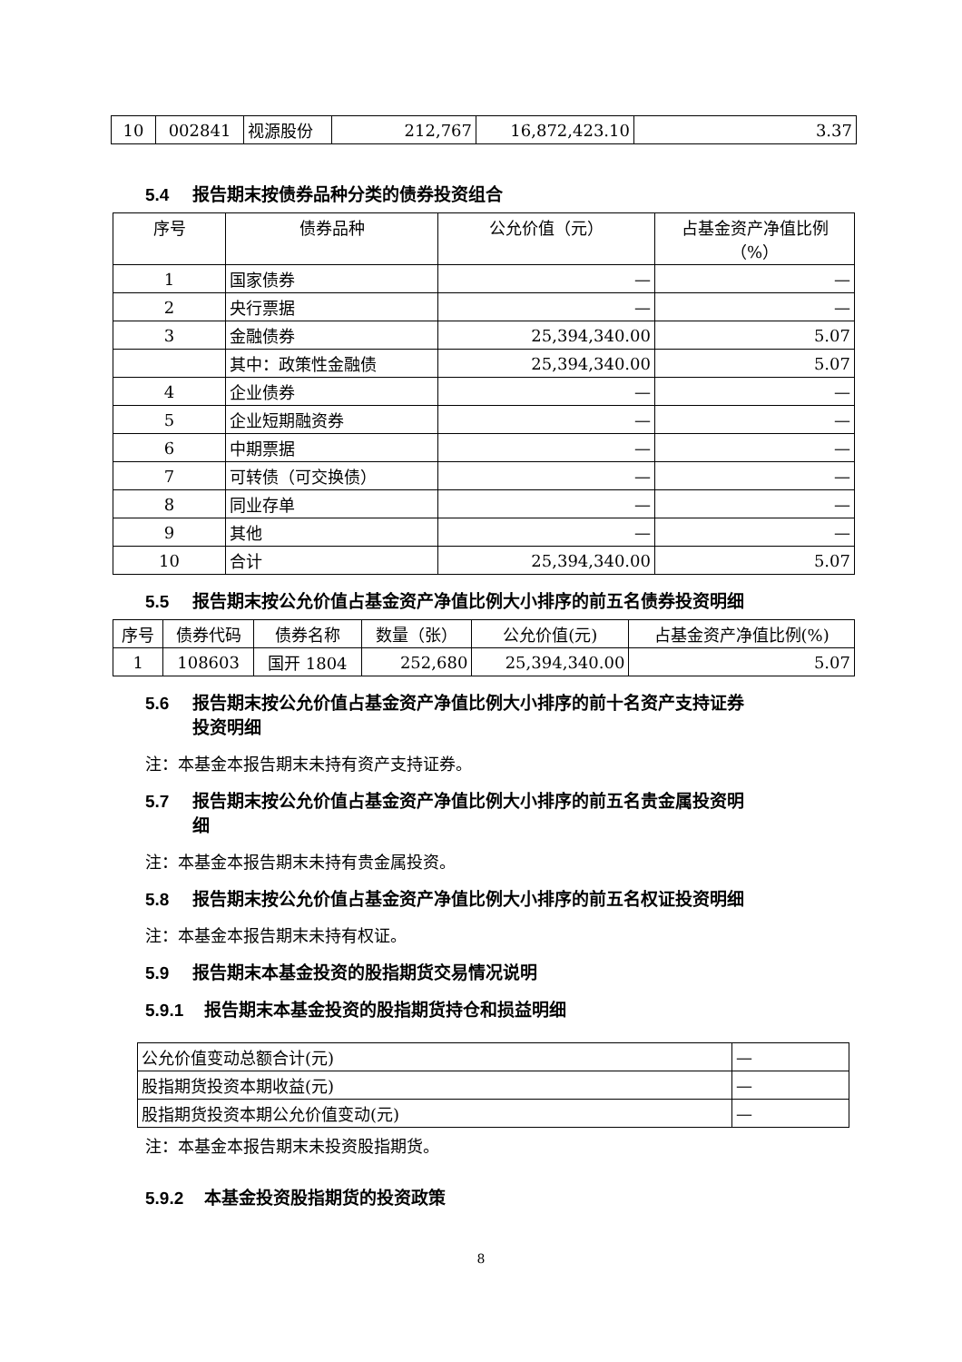| 10 | 002841 | 视源股份 | 212,767 | 16,872,423.10 | 3.37 |
5.4 报告期末按债券品种分类的债券投资组合
| 序号 | 债券品种 | 公允价值（元） | 占基金资产净值比例 （%） |
| --- | --- | --- | --- |
| 1 | 国家债券 | — | — |
| 2 | 央行票据 | — | — |
| 3 | 金融债券 | 25,394,340.00 | 5.07 |
| | 其中：政策性金融债 | 25,394,340.00 | 5.07 |
| 4 | 企业债券 | — | — |
| 5 | 企业短期融资券 | — | — |
| 6 | 中期票据 | — | — |
| 7 | 可转债（可交换债） | — | — |
| 8 | 同业存单 | — | — |
| 9 | 其他 | — | — |
| 10 | 合计 | 25,394,340.00 | 5.07 |
5.5 报告期末按公允价值占基金资产净值比例大小排序的前五名债券投资明细
| 序号 | 债券代码 | 债券名称 | 数量（张） | 公允价值(元) | 占基金资产净值比例(%) |
| --- | --- | --- | --- | --- | --- |
| 1 | 108603 | 国开 1804 | 252,680 | 25,394,340.00 | 5.07 |
5.6 报告期末按公允价值占基金资产净值比例大小排序的前十名资产支持证券
投资明细
注：本基金本报告期末未持有资产支持证券。
5.7 报告期末按公允价值占基金资产净值比例大小排序的前五名贵金属投资明
细
注：本基金本报告期末未持有贵金属投资。
5.8 报告期末按公允价值占基金资产净值比例大小排序的前五名权证投资明细
注：本基金本报告期末未持有权证。
5.9 报告期末本基金投资的股指期货交易情况说明
5.9.1 报告期末本基金投资的股指期货持仓和损益明细
| 公允价值变动总额合计(元) | — |
| 股指期货投资本期收益(元) | — |
| 股指期货投资本期公允价值变动(元) | — |
注：本基金本报告期末未投资股指期货。
5.9.2 本基金投资股指期货的投资政策
8